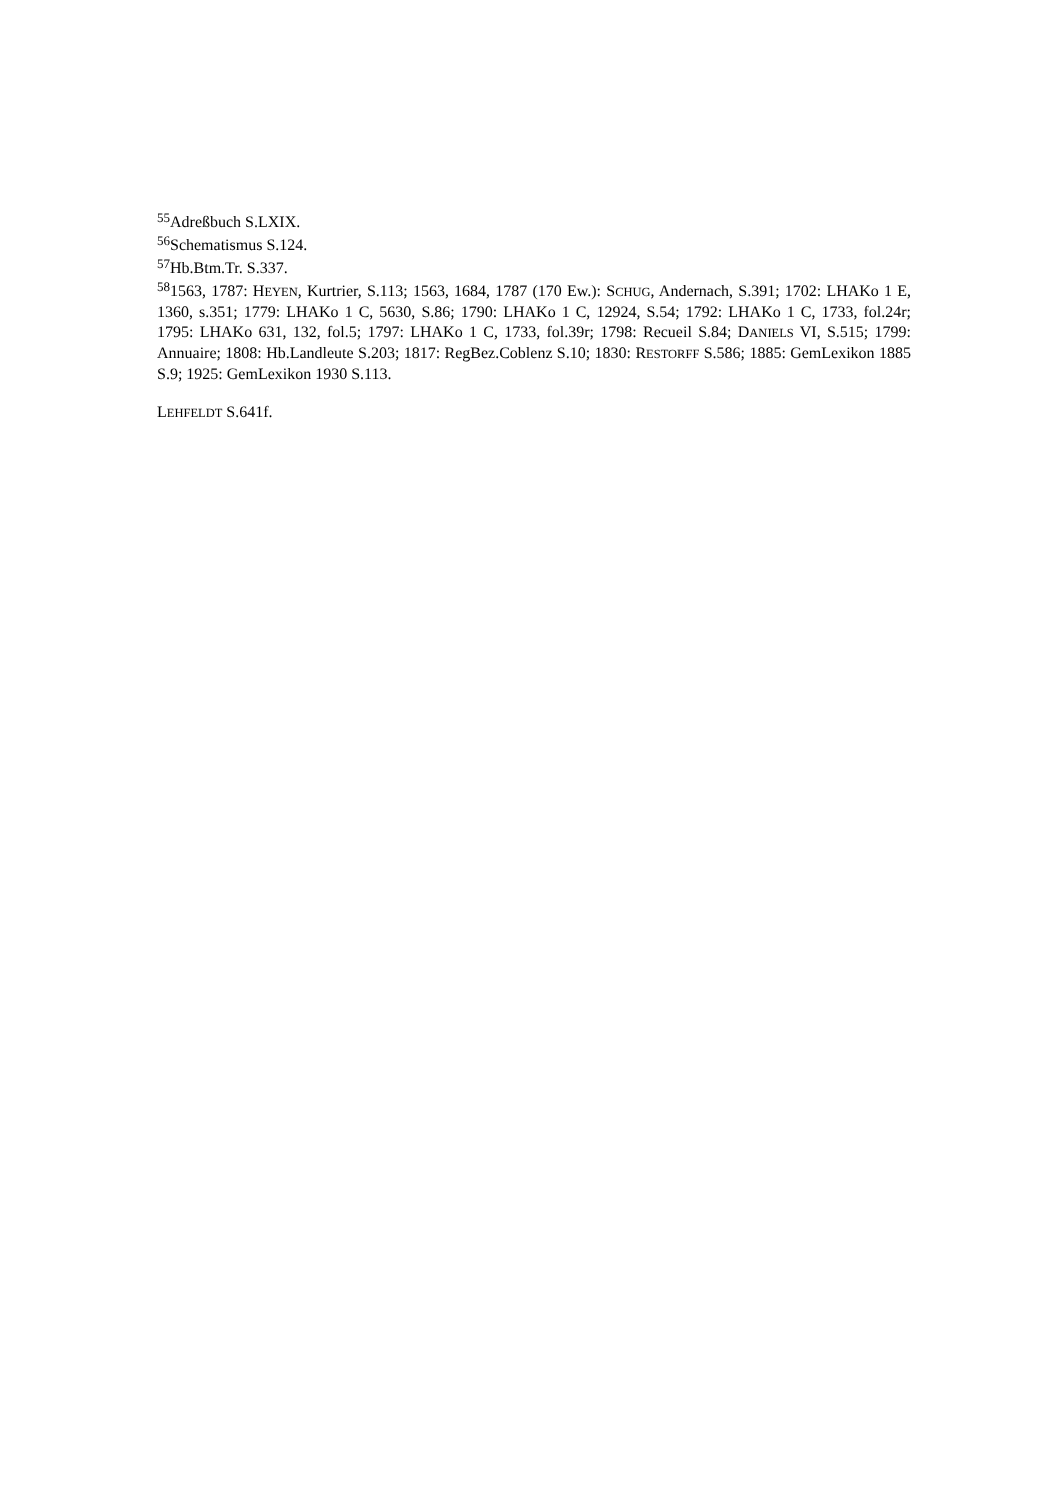<sup>55</sup> Adreßbuch S.LXIX.
<sup>56</sup> Schematismus S.124.
<sup>57</sup> Hb.Btm.Tr. S.337.
<sup>58</sup> 1563, 1787: HEYEN, Kurtrier, S.113; 1563, 1684, 1787 (170 Ew.): SCHUG, Andernach, S.391; 1702: LHAKo 1 E, 1360, s.351; 1779: LHAKo 1 C, 5630, S.86; 1790: LHAKo 1 C, 12924, S.54; 1792: LHAKo 1 C, 1733, fol.24r; 1795: LHAKo 631, 132, fol.5; 1797: LHAKo 1 C, 1733, fol.39r; 1798: Recueil S.84; DANIELS VI, S.515; 1799: Annuaire; 1808: Hb.Landleute S.203; 1817: RegBez.Coblenz S.10; 1830: RESTORFF S.586; 1885: GemLexikon 1885 S.9; 1925: GemLexikon 1930 S.113.
LEHFELDT S.641f.